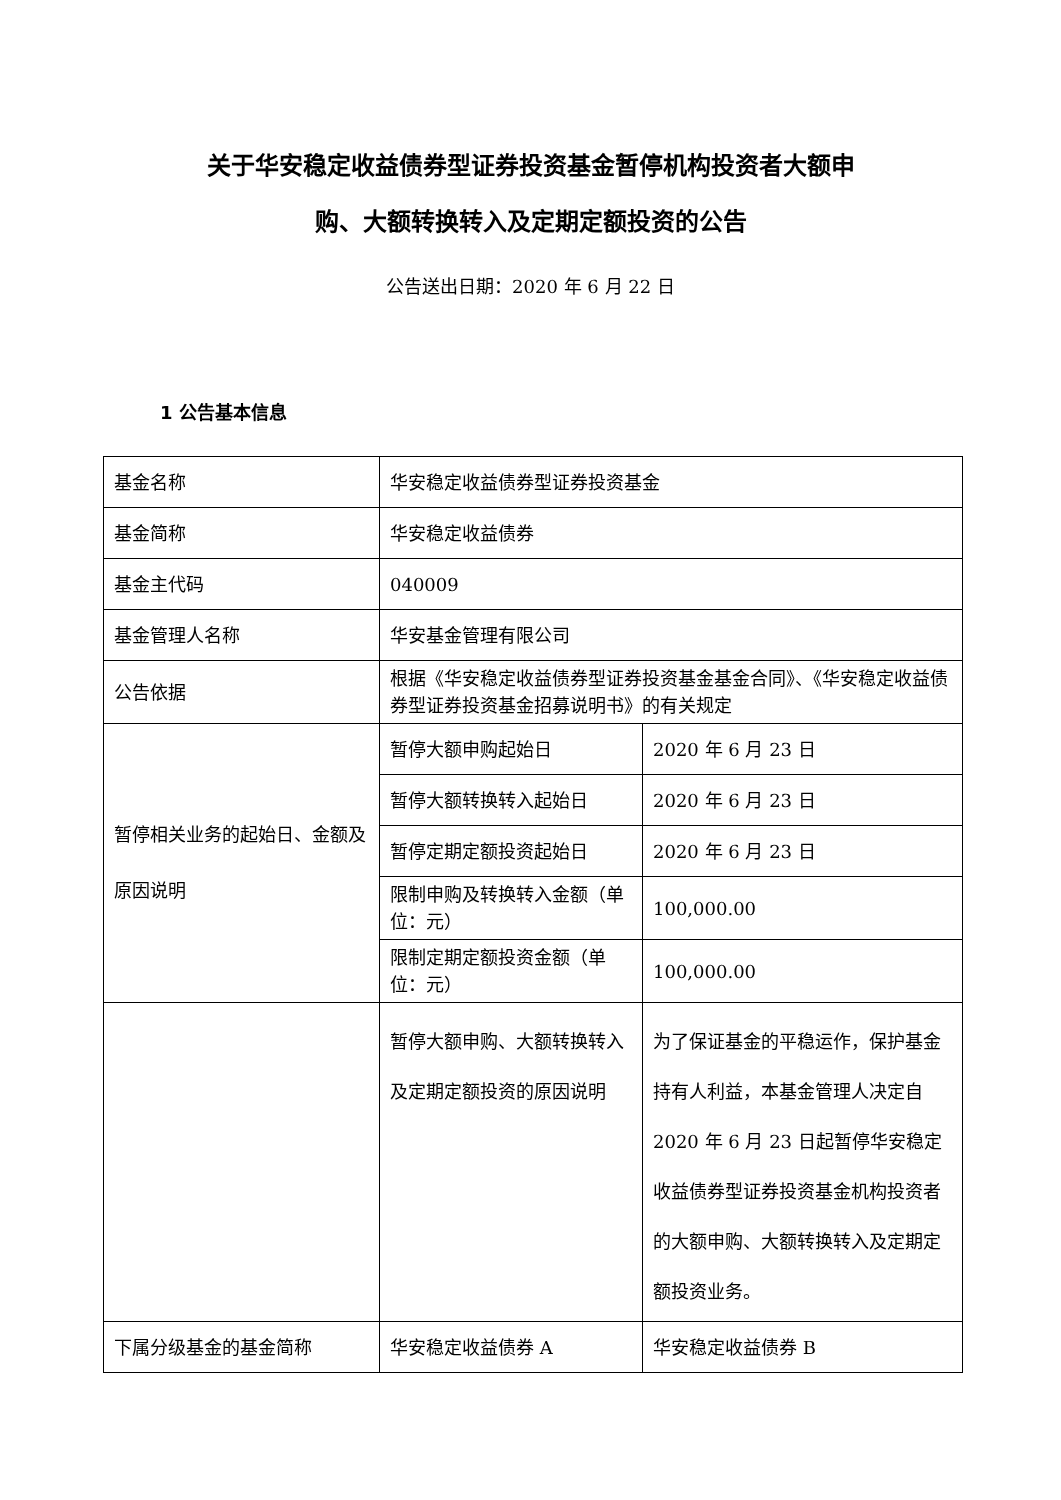关于华安稳定收益债券型证券投资基金暂停机构投资者大额申
购、大额转换转入及定期定额投资的公告
公告送出日期：2020 年 6 月 22 日
1 公告基本信息
| 基金名称 | 华安稳定收益债券型证券投资基金 | |
| 基金简称 | 华安稳定收益债券 | |
| 基金主代码 | 040009 | |
| 基金管理人名称 | 华安基金管理有限公司 | |
| 公告依据 | 根据《华安稳定收益债券型证券投资基金基金合同》、《华安稳定收益债券型证券投资基金招募说明书》的有关规定 | |
| 暂停相关业务的起始日、金额及原因说明 | 暂停大额申购起始日 | 2020 年 6 月 23 日 |
| | 暂停大额转换转入起始日 | 2020 年 6 月 23 日 |
| | 暂停定期定额投资起始日 | 2020 年 6 月 23 日 |
| | 限制申购及转换转入金额（单位：元） | 100,000.00 |
| | 限制定期定额投资金额（单位：元） | 100,000.00 |
| | 暂停大额申购、大额转换转入及定期定额投资的原因说明 | 为了保证基金的平稳运作，保护基金持有人利益，本基金管理人决定自 2020 年 6 月 23 日起暂停华安稳定收益债券型证券投资基金机构投资者的大额申购、大额转换转入及定期定额投资业务。 |
| 下属分级基金的基金简称 | 华安稳定收益债券 A | 华安稳定收益债券 B |